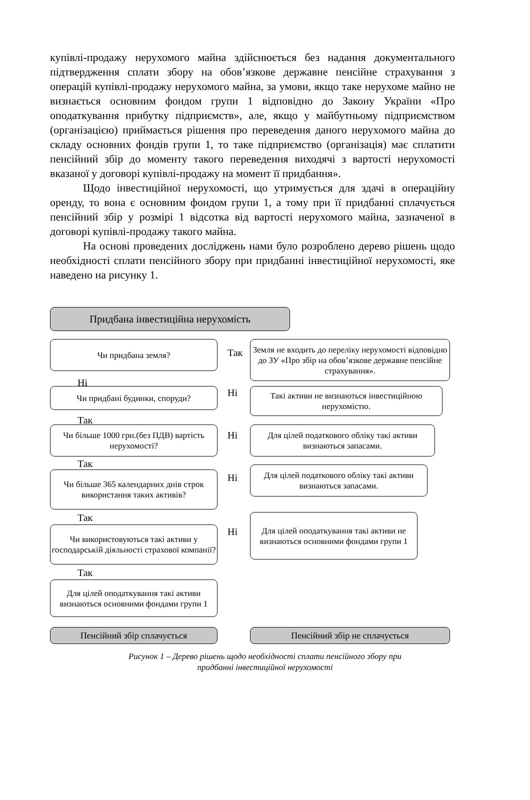купівлі-продажу нерухомого майна здійснюється без надання документального підтвердження сплати збору на обов’язкове державне пенсійне страхування з операцій купівлі-продажу нерухомого майна, за умови, якщо таке нерухоме майно не визнається основним фондом групи 1 відповідно до Закону України «Про оподаткування прибутку підприємств», але, якщо у майбутньому підприємством (організацією) приймається рішення про переведення даного нерухомого майна до складу основних фондів групи 1, то таке підприємство (організація) має сплатити пенсійний збір до моменту такого переведення виходячі з вартості нерухомості вказаної у договорі купівлі-продажу на момент її придбання».
Щодо інвестиційної нерухомості, що утримується для здачі в операційну оренду, то вона є основним фондом групи 1, а тому при її придбанні сплачується пенсійний збір у розмірі 1 відсотка від вартості нерухомого майна, зазначеної в договорі купівлі-продажу такого майна.
На основі проведених досліджень нами було розроблено дерево рішень щодо необхідності сплати пенсійного збору при придбанні інвестиційної нерухомості, яке наведено на рисунку 1.
Придбана інвестиційна нерухомість
Чи придбана земля?
Так
Земля не входить до переліку нерухомості відповідно до ЗУ «Про збір на обов’язкове державне пенсійне страхування».
Ні
Чи придбані будинки, споруди? Ні
Такі активи не визнаються інвестиційною нерухомістю.
Так
Чи більше 1000 грн.(без ПДВ) вартість нерухомості?
Ні
Для цілей податкового обліку такі активи визнаються запасами.
Так
Чи більше 365 календарних днів строк використання таких активів?
Ні
Для цілей податкового обліку такі активи визнаються запасами.
Так
Чи використовуються такі активи у господарській діяльності страхової компанії?
Ні
Для цілей оподаткування такі активи не визнаються основними фондами групи 1
Так
Для цілей оподаткування такі активи визнаються основними фондами групи 1
Пенсійний збір сплачується Пенсійний збір не сплачується
Рисунок 1 – Дерево рішень щодо необхідності сплати пенсійного збору при
придбанні інвестиційної нерухомості